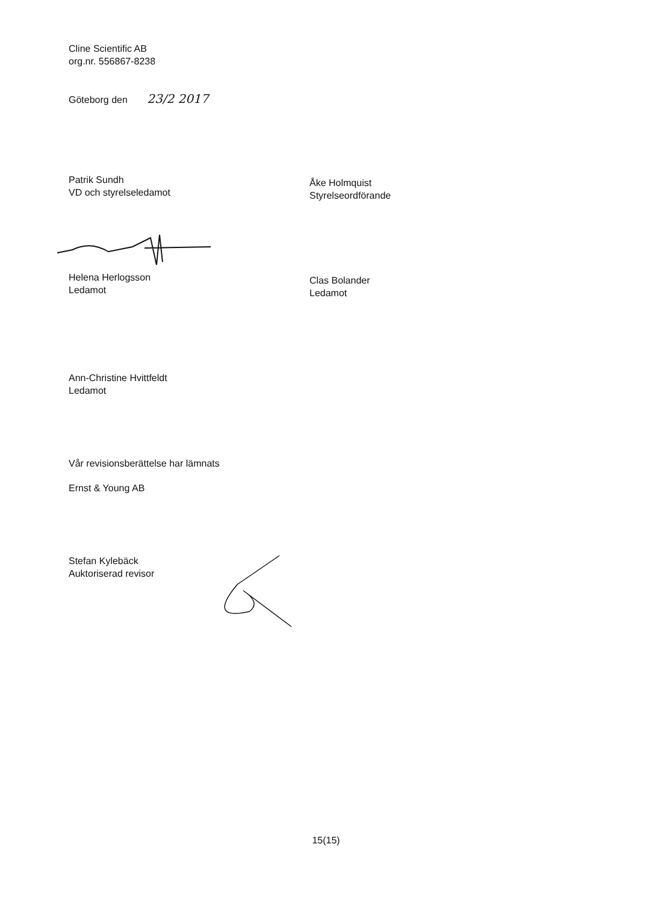Cline Scientific AB
org.nr. 556867-8238
Göteborg den 23/2 2017
Patrik Sundh
VD och styrelseledamot
Åke Holmquist
Styrelseordförande
Helena Herlogsson
Ledamot
Clas Bolander
Ledamot
Ann-Christine Hvittfeldt
Ledamot
Vår revisionsberättelse har lämnats
Ernst & Young AB
Stefan Kylebäck
Auktoriserad revisor
15(15)